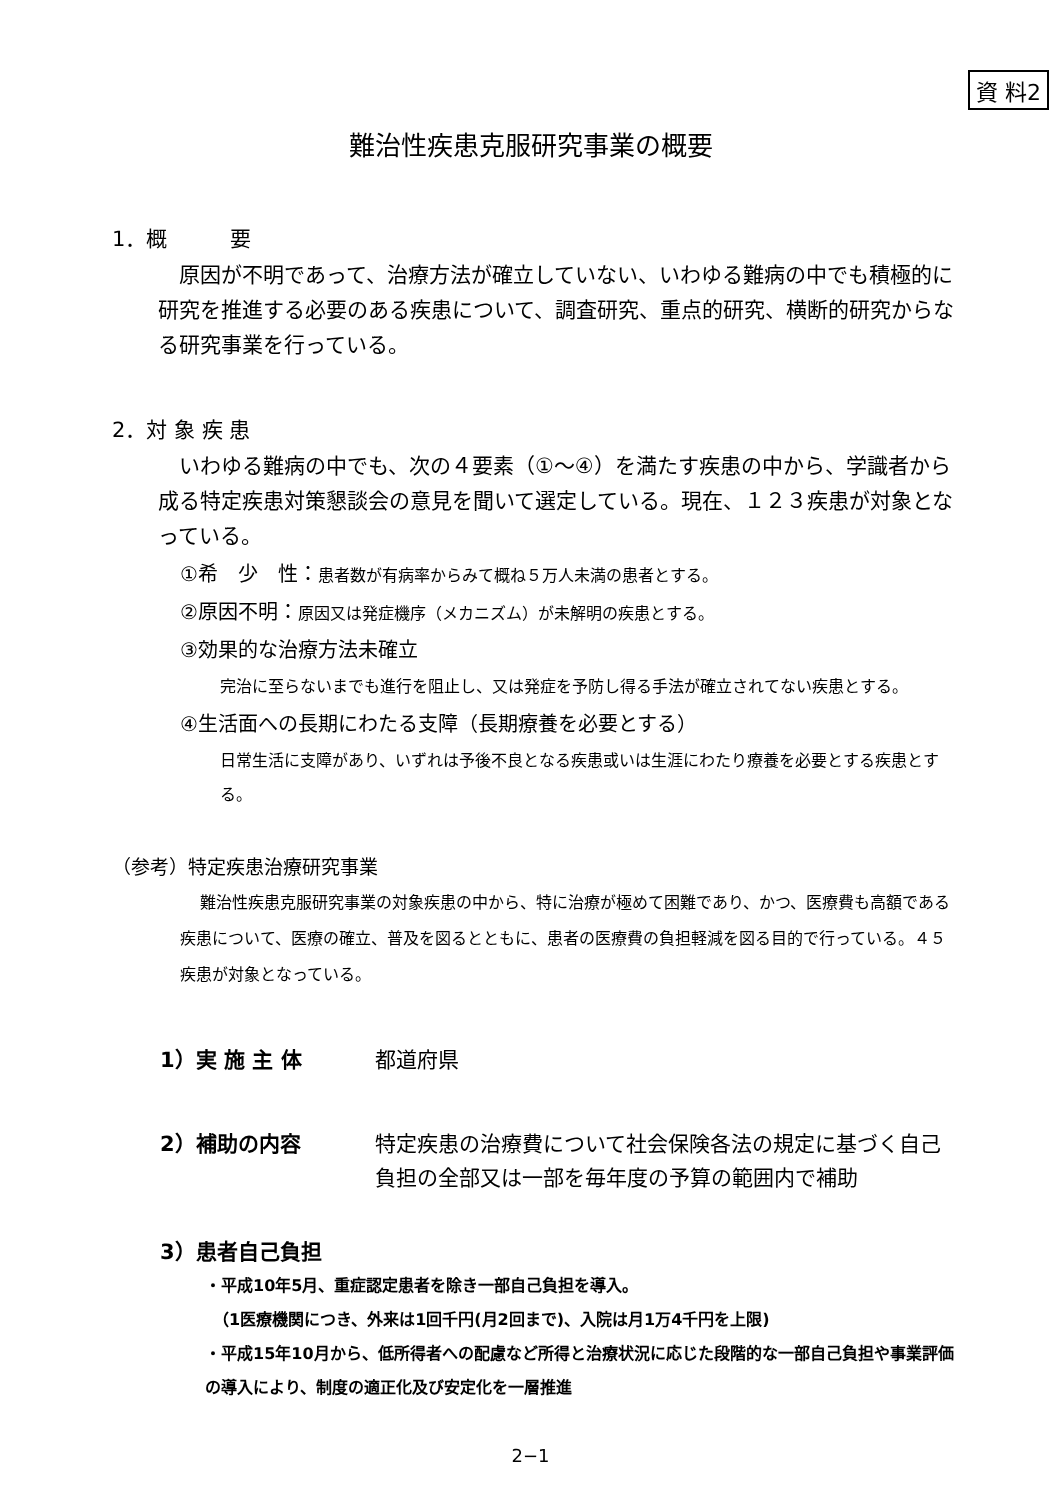資 料2
難治性疾患克服研究事業の概要
1．概　　　要
原因が不明であって、治療方法が確立していない、いわゆる難病の中でも積極的に研究を推進する必要のある疾患について、調査研究、重点的研究、横断的研究からなる研究事業を行っている。
2．対 象 疾 患
いわゆる難病の中でも、次の４要素（①～④）を満たす疾患の中から、学識者から成る特定疾患対策懇談会の意見を聞いて選定している。現在、１２３疾患が対象となっている。
①希　少　性：患者数が有病率からみて概ね５万人未満の患者とする。
②原因不明：原因又は発症機序（メカニズム）が未解明の疾患とする。
③効果的な治療方法未確立
完治に至らないまでも進行を阻止し、又は発症を予防し得る手法が確立されてない疾患とする。
④生活面への長期にわたる支障（長期療養を必要とする）
日常生活に支障があり、いずれは予後不良となる疾患或いは生涯にわたり療養を必要とする疾患とする。
（参考）特定疾患治療研究事業
難治性疾患克服研究事業の対象疾患の中から、特に治療が極めて困難であり、かつ、医療費も高額である疾患について、医療の確立、普及を図るとともに、患者の医療費の負担軽減を図る目的で行っている。４５疾患が対象となっている。
1）実 施 主 体 都道府県
2）補助の内容 特定疾患の治療費について社会保険各法の規定に基づく自己負担の全部又は一部を毎年度の予算の範囲内で補助
3）患者自己負担
・平成10年5月、重症認定患者を除き一部自己負担を導入。
　（1医療機関につき、外来は1回千円(月2回まで)、入院は月1万4千円を上限)
・平成15年10月から、低所得者への配慮など所得と治療状況に応じた段階的な一部自己負担や事業評価の導入により、制度の適正化及び安定化を一層推進
2−1